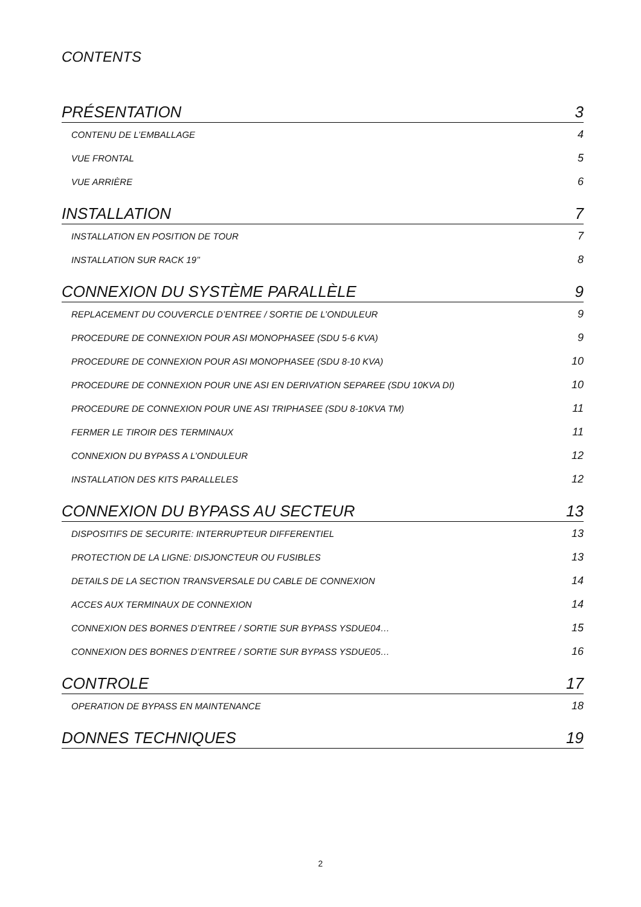CONTENTS
PRÉSENTATION 3
CONTENU DE L’EMBALLAGE 4
VUE FRONTAL 5
VUE ARRIÈRE 6
INSTALLATION 7
INSTALLATION EN POSITION DE TOUR 7
INSTALLATION SUR RACK 19’’ 8
CONNEXION DU SYSTÈME PARALLÈLE 9
REPLACEMENT DU COUVERCLE D’ENTREE / SORTIE DE L’ONDULEUR 9
PROCEDURE DE CONNEXION POUR ASI MONOPHASEE (SDU 5-6 KVA) 9
PROCEDURE DE CONNEXION POUR ASI MONOPHASEE (SDU 8-10 KVA) 10
PROCEDURE DE CONNEXION POUR UNE ASI EN DERIVATION SEPAREE (SDU 10KVA DI) 10
PROCEDURE DE CONNEXION POUR UNE ASI TRIPHASEE (SDU 8-10KVA TM) 11
FERMER LE TIROIR DES TERMINAUX 11
CONNEXION DU BYPASS A L’ONDULEUR 12
INSTALLATION DES KITS PARALLELES 12
CONNEXION DU BYPASS AU SECTEUR 13
DISPOSITIFS DE SECURITE: INTERRUPTEUR DIFFERENTIEL 13
PROTECTION DE LA LIGNE: DISJONCTEUR OU FUSIBLES 13
DETAILS DE LA SECTION TRANSVERSALE DU CABLE DE CONNEXION 14
ACCES AUX TERMINAUX DE CONNEXION 14
CONNEXION DES BORNES D’ENTREE / SORTIE SUR BYPASS YSDUE04… 15
CONNEXION DES BORNES D’ENTREE / SORTIE SUR BYPASS YSDUE05… 16
CONTROLE 17
OPERATION DE BYPASS EN MAINTENANCE 18
DONNES TECHNIQUES 19
2